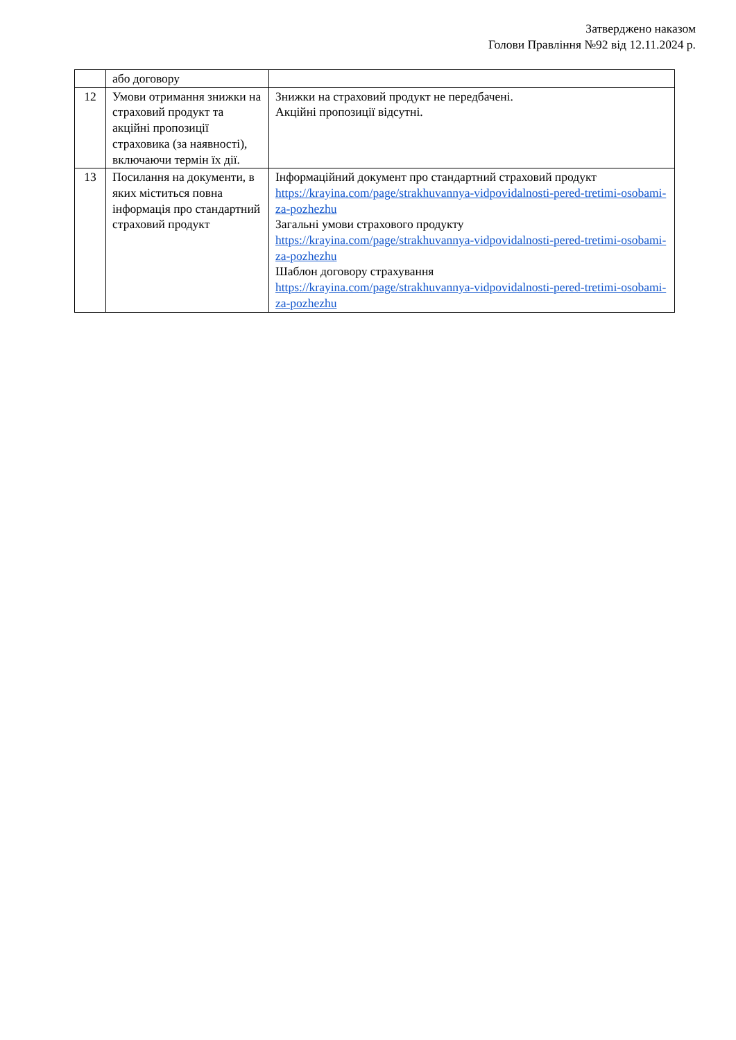Затверджено наказом
Голови Правління №92 від 12.11.2024 р.
| | або договору | |
| 12 | Умови отримання знижки на страховий продукт та акційні пропозиції страховика (за наявності), включаючи термін їх дії. | Знижки на страховий продукт не передбачені. Акційні пропозиції відсутні. |
| 13 | Посилання на документи, в яких міститься повна інформація про стандартний страховий продукт | Інформаційний документ про стандартний страховий продукт https://krayina.com/page/strakhuvannya-vidpovidalnosti-pered-tretimi-osobami-za-pozhezhu Загальні умови страхового продукту https://krayina.com/page/strakhuvannya-vidpovidalnosti-pered-tretimi-osobami-za-pozhezhu Шаблон договору страхування https://krayina.com/page/strakhuvannya-vidpovidalnosti-pered-tretimi-osobami-za-pozhezhu |